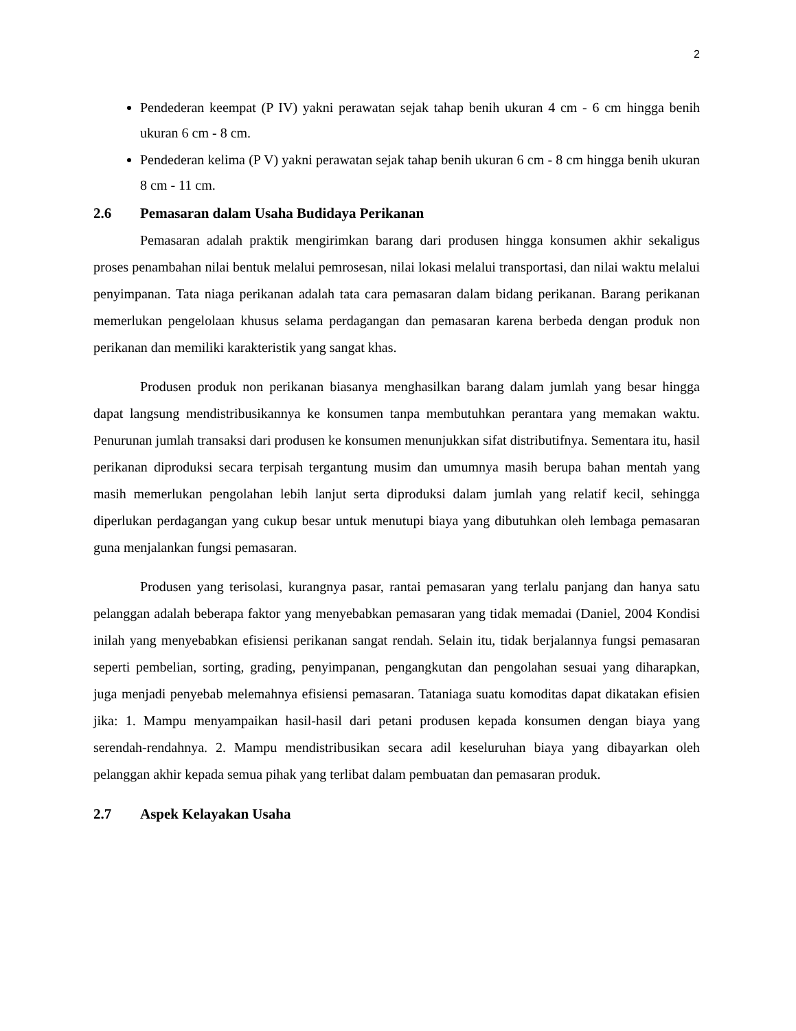2
Pendederan keempat (P IV) yakni perawatan sejak tahap benih ukuran 4 cm - 6 cm hingga benih ukuran 6 cm - 8 cm.
Pendederan kelima (P V) yakni perawatan sejak tahap benih ukuran 6 cm - 8 cm hingga benih ukuran 8 cm - 11 cm.
2.6 Pemasaran dalam Usaha Budidaya Perikanan
Pemasaran adalah praktik mengirimkan barang dari produsen hingga konsumen akhir sekaligus proses penambahan nilai bentuk melalui pemrosesan, nilai lokasi melalui transportasi, dan nilai waktu melalui penyimpanan. Tata niaga perikanan adalah tata cara pemasaran dalam bidang perikanan. Barang perikanan memerlukan pengelolaan khusus selama perdagangan dan pemasaran karena berbeda dengan produk non perikanan dan memiliki karakteristik yang sangat khas.
Produsen produk non perikanan biasanya menghasilkan barang dalam jumlah yang besar hingga dapat langsung mendistribusikannya ke konsumen tanpa membutuhkan perantara yang memakan waktu. Penurunan jumlah transaksi dari produsen ke konsumen menunjukkan sifat distributifnya. Sementara itu, hasil perikanan diproduksi secara terpisah tergantung musim dan umumnya masih berupa bahan mentah yang masih memerlukan pengolahan lebih lanjut serta diproduksi dalam jumlah yang relatif kecil, sehingga diperlukan perdagangan yang cukup besar untuk menutupi biaya yang dibutuhkan oleh lembaga pemasaran guna menjalankan fungsi pemasaran.
Produsen yang terisolasi, kurangnya pasar, rantai pemasaran yang terlalu panjang dan hanya satu pelanggan adalah beberapa faktor yang menyebabkan pemasaran yang tidak memadai (Daniel, 2004 Kondisi inilah yang menyebabkan efisiensi perikanan sangat rendah. Selain itu, tidak berjalannya fungsi pemasaran seperti pembelian, sorting, grading, penyimpanan, pengangkutan dan pengolahan sesuai yang diharapkan, juga menjadi penyebab melemahnya efisiensi pemasaran. Tataniaga suatu komoditas dapat dikatakan efisien jika: 1. Mampu menyampaikan hasil-hasil dari petani produsen kepada konsumen dengan biaya yang serendah-rendahnya. 2. Mampu mendistribusikan secara adil keseluruhan biaya yang dibayarkan oleh pelanggan akhir kepada semua pihak yang terlibat dalam pembuatan dan pemasaran produk.
2.7 Aspek Kelayakan Usaha